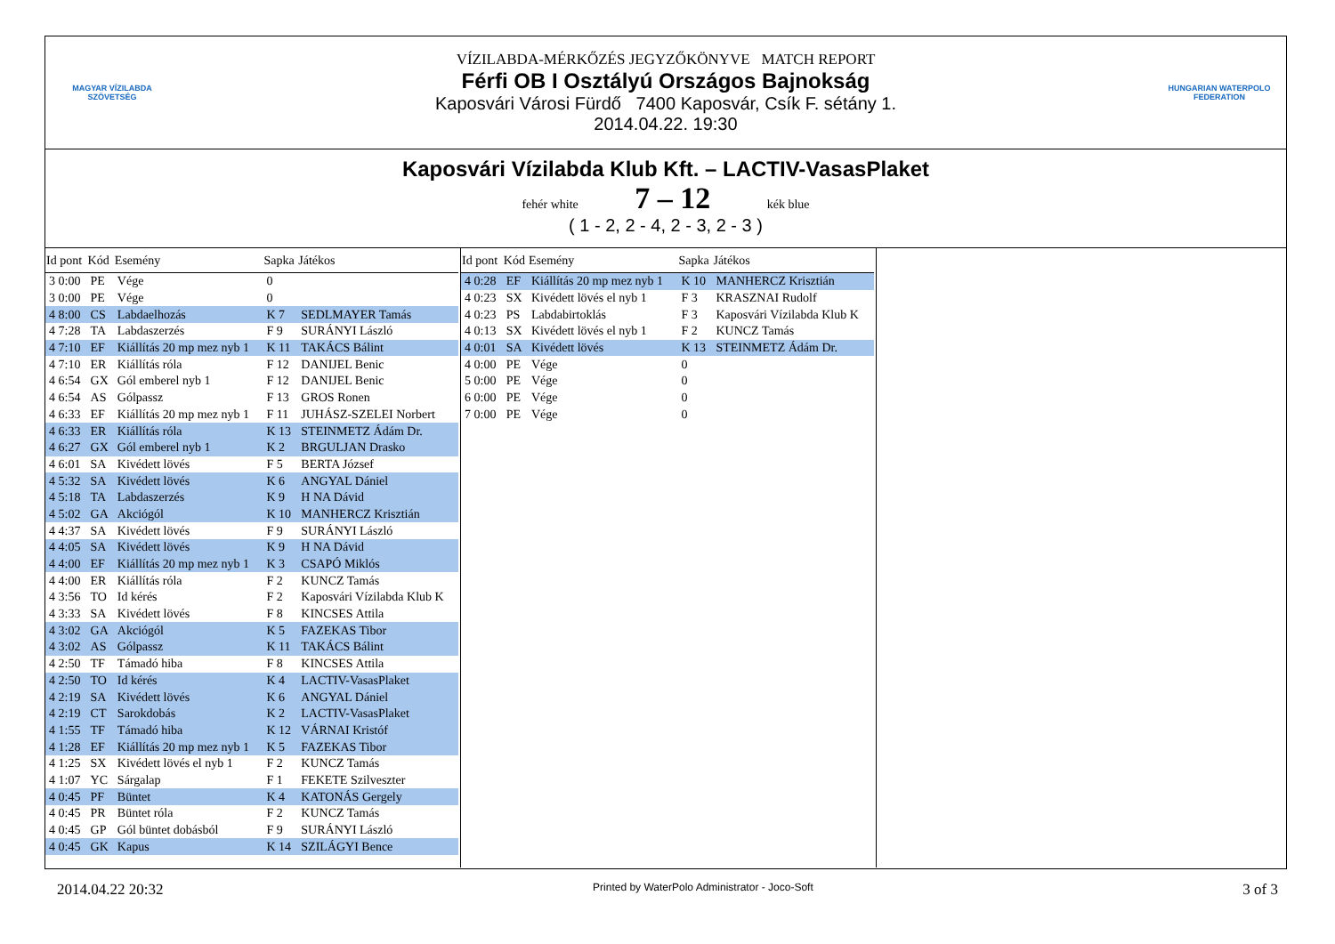MAGYAR VÍZILABDA
SZÖVETSÉG
VÍZILABDA-MÉRKŐZÉS JEGYZŐKÖNYVE MATCH REPORT
Férfi OB I Osztályú Országos Bajnokság
Kaposvári Városi Fürdő 7400 Kaposvár, Csík F. sétány 1.
2014.04.22. 19:30
HUNGARIAN WATERPOLO
FEDERATION
Kaposvári Vízilabda Klub Kft. – LACTIV-VasasPlaket
fehér white 7 – 12 kék blue
( 1 - 2, 2 - 4, 2 - 3, 2 - 3 )
| Id pont | Kód | Esemény | Sapka | Játékos |
| --- | --- | --- | --- | --- |
| 3 0:00 | PE | Vége | 0 | |
| 3 0:00 | PE | Vége | 0 | |
| 4 8:00 | CS | Labdaelhozás | K 7 | SEDLMAYER Tamás |
| 4 7:28 | TA | Labdaszerzés | F 9 | SURÁNYI László |
| 4 7:10 | EF | Kiállítás 20 mp mez nyb 1 | K 11 | TAKÁCS Bálint |
| 4 7:10 | ER | Kiállítás róla | F 12 | DANIJEL Benic |
| 4 6:54 | GX | Gól emberel nyb 1 | F 12 | DANIJEL Benic |
| 4 6:54 | AS | Gólpassz | F 13 | GROS Ronen |
| 4 6:33 | EF | Kiállítás 20 mp mez nyb 1 | F 11 | JUHÁSZ-SZELEI Norbert |
| 4 6:33 | ER | Kiállítás róla | K 13 | STEINMETZ Ádám Dr. |
| 4 6:27 | GX | Gól emberel nyb 1 | K 2 | BRGULJAN Drasko |
| 4 6:01 | SA | Kivédett lövés | F 5 | BERTA József |
| 4 5:32 | SA | Kivédett lövés | K 6 | ANGYAL Dániel |
| 4 5:18 | TA | Labdaszerzés | K 9 | H NA Dávid |
| 4 5:02 | GA | Akciógól | K 10 | MANHERCZ Krisztián |
| 4 4:37 | SA | Kivédett lövés | F 9 | SURÁNYI László |
| 4 4:05 | SA | Kivédett lövés | K 9 | H NA Dávid |
| 4 4:00 | EF | Kiállítás 20 mp mez nyb 1 | K 3 | CSAPÓ Miklós |
| 4 4:00 | ER | Kiállítás róla | F 2 | KUNCZ Tamás |
| 4 3:56 | TO | Id kérés | F 2 | Kaposvári Vízilabda Klub K |
| 4 3:33 | SA | Kivédett lövés | F 8 | KINCSES Attila |
| 4 3:02 | GA | Akciógól | K 5 | FAZEKAS Tibor |
| 4 3:02 | AS | Gólpassz | K 11 | TAKÁCS Bálint |
| 4 2:50 | TF | Támadó hiba | F 8 | KINCSES Attila |
| 4 2:50 | TO | Id kérés | K 4 | LACTIV-VasasPlaket |
| 4 2:19 | SA | Kivédett lövés | K 6 | ANGYAL Dániel |
| 4 2:19 | CT | Sarokdobás | K 2 | LACTIV-VasasPlaket |
| 4 1:55 | TF | Támadó hiba | K 12 | VÁRNAI Kristóf |
| 4 1:28 | EF | Kiállítás 20 mp mez nyb 1 | K 5 | FAZEKAS Tibor |
| 4 1:25 | SX | Kivédett lövés el nyb 1 | F 2 | KUNCZ Tamás |
| 4 1:07 | YC | Sárgalap | F 1 | FEKETE Szilveszter |
| 4 0:45 | PF | Büntet | K 4 | KATONÁS Gergely |
| 4 0:45 | PR | Büntet róla | F 2 | KUNCZ Tamás |
| 4 0:45 | GP | Gól büntet dobásból | F 9 | SURÁNYI László |
| 4 0:45 | GK | Kapus | K 14 | SZILÁGYI Bence |
| Id pont | Kód | Esemény | Sapka | Játékos |
| --- | --- | --- | --- | --- |
| 4 0:28 | EF | Kiállítás 20 mp mez nyb 1 | K 10 | MANHERCZ Krisztián |
| 4 0:23 | SX | Kivédett lövés el nyb 1 | F 3 | KRASZNAI Rudolf |
| 4 0:23 | PS | Labdabirtoklás | F 3 | Kaposvári Vízilabda Klub K |
| 4 0:13 | SX | Kivédett lövés el nyb 1 | F 2 | KUNCZ Tamás |
| 4 0:01 | SA | Kivédett lövés | K 13 | STEINMETZ Ádám Dr. |
| 4 0:00 | PE | Vége | 0 | |
| 5 0:00 | PE | Vége | 0 | |
| 6 0:00 | PE | Vége | 0 | |
| 7 0:00 | PE | Vége | 0 | |
2014.04.22 20:32 Printed by WaterPolo Administrator - Joco-Soft 3 of 3